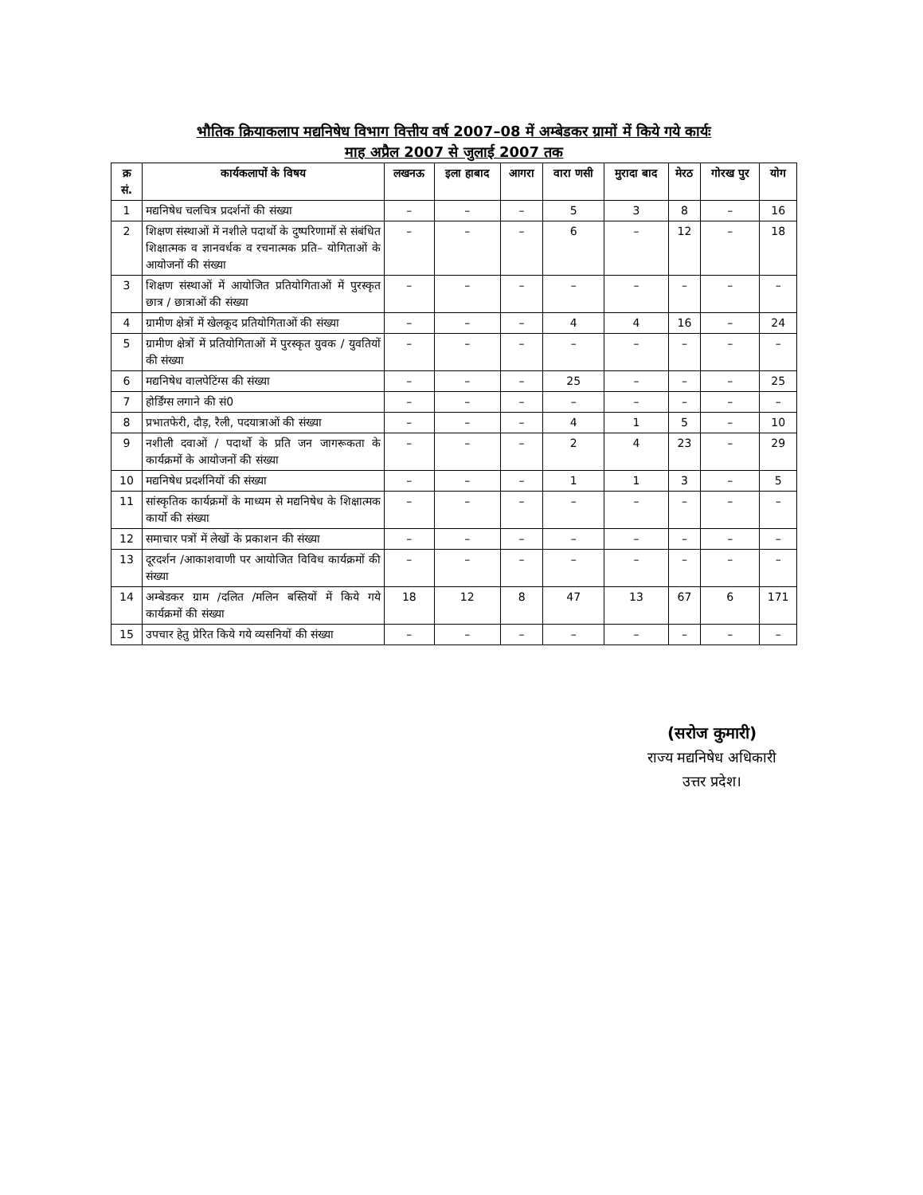भौतिक क्रियाकलाप मद्यनिषेध विभाग वित्तीय वर्ष 2007–08 में अम्बेडकर ग्रामों में किये गये कार्यः
माह अप्रैल 2007 से जुलाई 2007 तक
| क्र सं. | कार्यकलापों के विषय | लखनऊ | इला हाबाद | आगरा | वारा णसी | मुरादा बाद | मेरठ | गोरख पुर | योग |
| --- | --- | --- | --- | --- | --- | --- | --- | --- | --- |
| 1 | मद्यनिषेध चलचित्र प्रदर्शनों की संख्या | – | – | – | 5 | 3 | 8 | – | 16 |
| 2 | शिक्षण संस्थाओं में नशीले पदार्थो के दुष्परिणामों से संबंधित शिक्षात्मक व ज्ञानवर्धक व रचनात्मक प्रति– योगिताओं के आयोजनों की संख्या | – | – | – | 6 | – | 12 | – | 18 |
| 3 | शिक्षण संस्थाओं में आयोजित प्रतियोगिताओं में पुरस्कृत छात्र / छात्राओं की संख्या | – | – | – | – | – | – | – | – |
| 4 | ग्रामीण क्षेत्रों में खेलकूद प्रतियोगिताओं की संख्या | – | – | – | 4 | 4 | 16 | – | 24 |
| 5 | ग्रामीण क्षेत्रों में प्रतियोगिताओं में पुरस्कृत युवक / युवतियों की संख्या | – | – | – | – | – | – | – | – |
| 6 | मद्यनिषेध वालपेटिंग्स की संख्या | – | – | – | 25 | – | – | – | 25 |
| 7 | होर्डिंग्स लगाने की सं0 | – | – | – | – | – | – | – | – |
| 8 | प्रभातफेरी, दौड़, रैली, पदयात्राओं की संख्या | – | – | – | 4 | 1 | 5 | – | 10 |
| 9 | नशीली दवाओं / पदार्थो के प्रति जन जागरूकता के कार्यक्रमों के आयोजनों की संख्या | – | – | – | 2 | 4 | 23 | – | 29 |
| 10 | मद्यनिषेध प्रदर्शनियों की संख्या | – | – | – | 1 | 1 | 3 | – | 5 |
| 11 | सांस्कृतिक कार्यक्रमों के माध्यम से मद्यनिषेध के शिक्षात्मक कार्यो की संख्या | – | – | – | – | – | – | – | – |
| 12 | समाचार पत्रों में लेखों के प्रकाशन की संख्या | – | – | – | – | – | – | – | – |
| 13 | दूरदर्शन /आकाशवाणी पर आयोजित विविध कार्यक्रमों की संख्या | – | – | – | – | – | – | – | – |
| 14 | अम्बेडकर ग्राम /दलित /मलिन बस्तियों में किये गये कार्यक्रमों की संख्या | 18 | 12 | 8 | 47 | 13 | 67 | 6 | 171 |
| 15 | उपचार हेतु प्रेरित किये गये व्यसनियों की संख्या | – | – | – | – | – | – | – | – |
(सरोज कुमारी)
राज्य मद्यनिषेध अधिकारी
उत्तर प्रदेश।